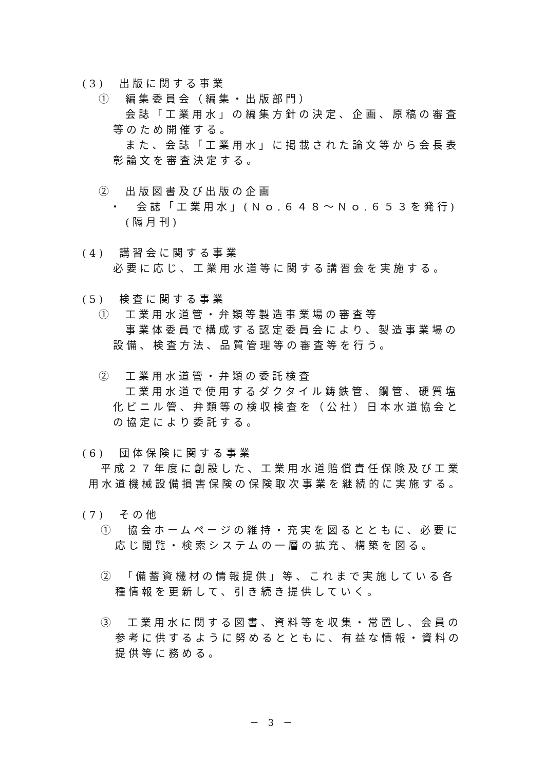(3)　出版に関する事業
①　編集委員会（編集・出版部門）
会誌「工業用水」の編集方針の決定、企画、原稿の審査等のため開催する。
また、会誌「工業用水」に掲載された論文等から会長表彰論文を審査決定する。
②　出版図書及び出版の企画
・　会誌「工業用水」(Ｎｏ.６４８～Ｎｏ.６５３を発行)(隔月刊)
(4)　講習会に関する事業
必要に応じ、工業用水道等に関する講習会を実施する。
(5)　検査に関する事業
①　工業用水道管・弁類等製造事業場の審査等
事業体委員で構成する認定委員会により、製造事業場の設備、検査方法、品質管理等の審査等を行う。
②　工業用水道管・弁類の委託検査
工業用水道で使用するダクタイル鋳鉄管、鋼管、硬質塩化ビニル管、弁類等の検収検査を（公社）日本水道協会との協定により委託する。
(6)　団体保険に関する事業
平成２７年度に創設した、工業用水道賠償責任保険及び工業用水道機械設備損害保険の保険取次事業を継続的に実施する。
(7)　その他
①　協会ホームページの維持・充実を図るとともに、必要に応じ閲覧・検索システムの一層の拡充、構築を図る。
②　「備蓄資機材の情報提供」等、これまで実施している各種情報を更新して、引き続き提供していく。
③　工業用水に関する図書、資料等を収集・常置し、会員の参考に供するように努めるとともに、有益な情報・資料の提供等に務める。
－ 3 －